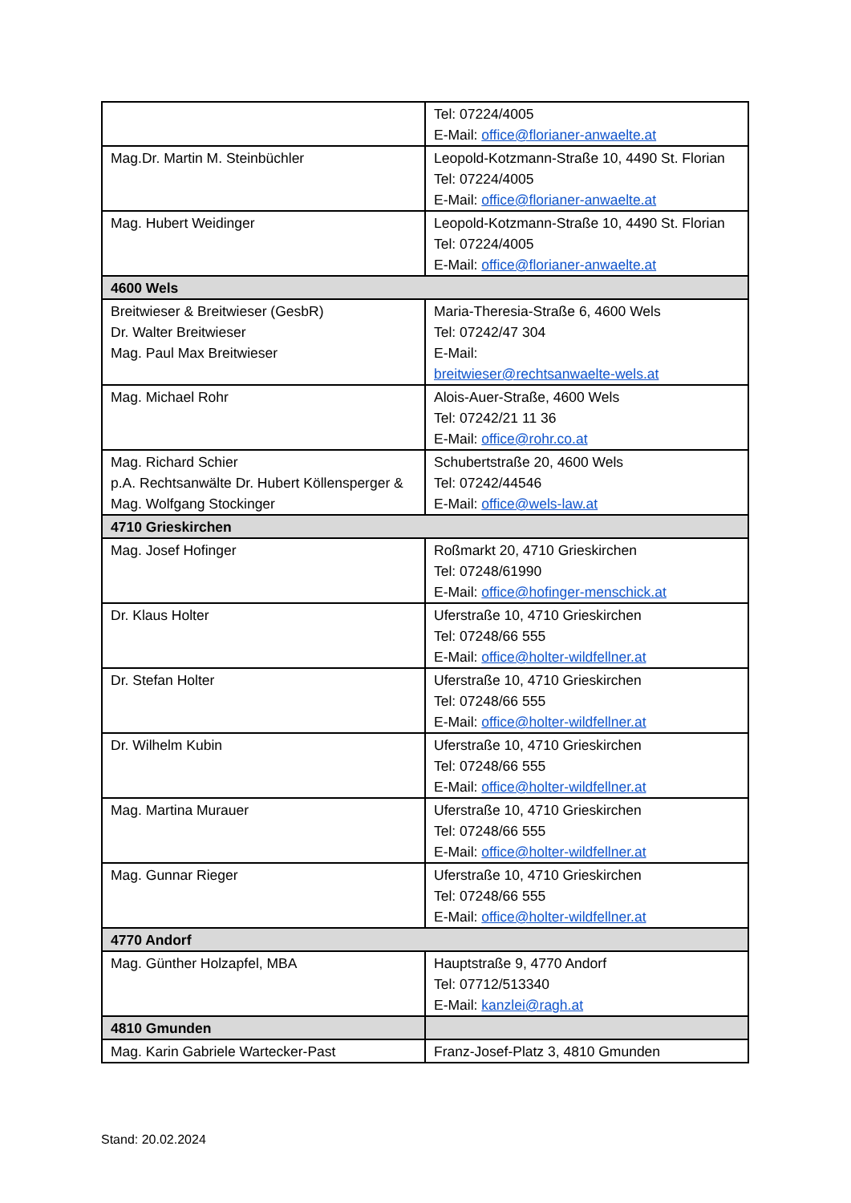| | Tel: 07224/4005 E-Mail: office@florianer-anwaelte.at |
| Mag.Dr. Martin M. Steinbüchler | Leopold-Kotzmann-Straße 10, 4490 St. Florian Tel: 07224/4005 E-Mail: office@florianer-anwaelte.at |
| Mag. Hubert Weidinger | Leopold-Kotzmann-Straße 10, 4490 St. Florian Tel: 07224/4005 E-Mail: office@florianer-anwaelte.at |
| 4600 Wels | |
| Breitwieser & Breitwieser (GesbR) Dr. Walter Breitwieser Mag. Paul Max Breitwieser | Maria-Theresia-Straße 6, 4600 Wels Tel: 07242/47 304 E-Mail: breitwieser@rechtsanwaelte-wels.at |
| Mag. Michael Rohr | Alois-Auer-Straße, 4600 Wels Tel: 07242/21 11 36 E-Mail: office@rohr.co.at |
| Mag. Richard Schier p.A. Rechtsanwälte Dr. Hubert Köllensperger & Mag. Wolfgang Stockinger | Schubertstraße 20, 4600 Wels Tel: 07242/44546 E-Mail: office@wels-law.at |
| 4710 Grieskirchen | |
| Mag. Josef Hofinger | Roßmarkt 20, 4710 Grieskirchen Tel: 07248/61990 E-Mail: office@hofinger-menschick.at |
| Dr. Klaus Holter | Uferstraße 10, 4710 Grieskirchen Tel: 07248/66 555 E-Mail: office@holter-wildfellner.at |
| Dr. Stefan Holter | Uferstraße 10, 4710 Grieskirchen Tel: 07248/66 555 E-Mail: office@holter-wildfellner.at |
| Dr. Wilhelm Kubin | Uferstraße 10, 4710 Grieskirchen Tel: 07248/66 555 E-Mail: office@holter-wildfellner.at |
| Mag. Martina Murauer | Uferstraße 10, 4710 Grieskirchen Tel: 07248/66 555 E-Mail: office@holter-wildfellner.at |
| Mag. Gunnar Rieger | Uferstraße 10, 4710 Grieskirchen Tel: 07248/66 555 E-Mail: office@holter-wildfellner.at |
| 4770 Andorf | |
| Mag. Günther Holzapfel, MBA | Hauptstraße 9, 4770 Andorf Tel: 07712/513340 E-Mail: kanzlei@ragh.at |
| 4810 Gmunden | |
| Mag. Karin Gabriele Wartecker-Past | Franz-Josef-Platz 3, 4810 Gmunden |
Stand: 20.02.2024